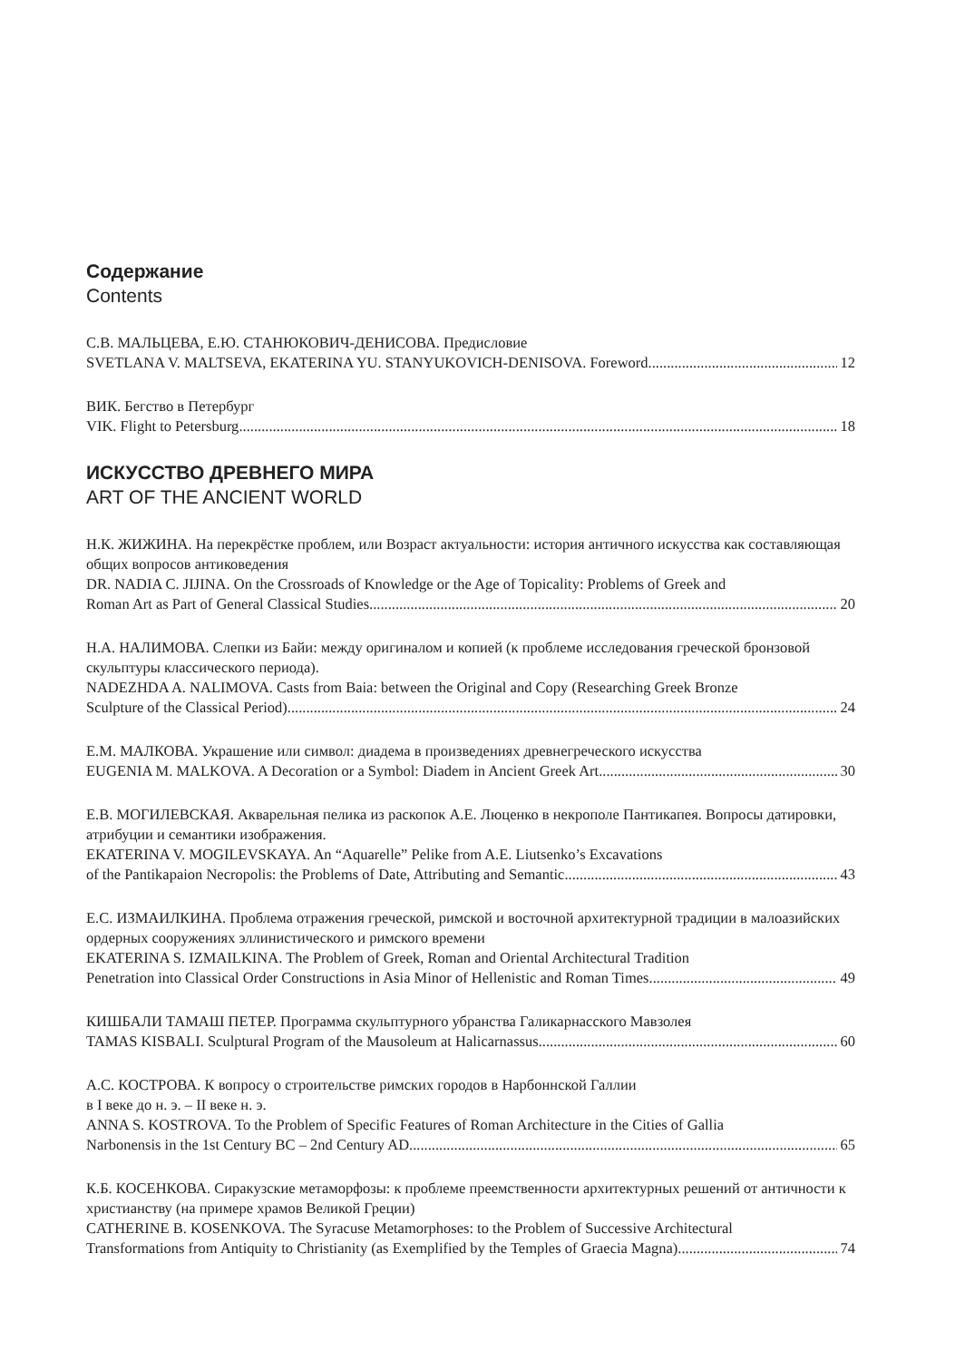Содержание
Contents
С.В. МАЛЬЦЕВА, Е.Ю. СТАНЮКОВИЧ-ДЕНИСОВА. Предисловие
SVETLANA V. MALTSEVA, EKATERINA YU. STANYUKOVICH-DENISOVA. Foreword 12
ВИК. Бегство в Петербург
VIK. Flight to Petersburg 18
ИСКУССТВО ДРЕВНЕГО МИРА
ART OF THE ANCIENT WORLD
Н.К. ЖИЖИНА. На перекрёстке проблем, или Возраст актуальности: история античного искусства как составляющая общих вопросов антиковедения
DR. NADIA C. JIJINA. On the Crossroads of Knowledge or the Age of Topicality: Problems of Greek and
Roman Art as Part of General Classical Studies 20
Н.А. НАЛИМОВА. Слепки из Байи: между оригиналом и копией (к проблеме исследования греческой бронзовой скульптуры классического периода).
NADEZHDA A. NALIMOVA. Casts from Baia: between the Original and Copy (Researching Greek Bronze
Sculpture of the Classical Period) 24
Е.М. МАЛКОВА. Украшение или символ: диадема в произведениях древнегреческого искусства
EUGENIA M. MALKOVA. A Decoration or a Symbol: Diadem in Ancient Greek Art 30
Е.В. МОГИЛЕВСКАЯ. Акварельная пелика из раскопок А.Е. Люценко в некрополе Пантикапея. Вопросы датировки, атрибуции и семантики изображения.
EKATERINA V. MOGILEVSKAYA. An “Aquarelle” Pelike from A.E. Liutsenko’s Excavations
of the Pantikapaion Necropolis: the Problems of Date, Attributing and Semantic 43
Е.С. ИЗМАИЛКИНА. Проблема отражения греческой, римской и восточной архитектурной традиции в малоазийских ордерных сооружениях эллинистического и римского времени
EKATERINA S. IZMAILKINA. The Problem of Greek, Roman and Oriental Architectural Tradition
Penetration into Classical Order Constructions in Asia Minor of Hellenistic and Roman Times 49
КИШБАЛИ ТАМАШ ПЕТЕР. Программа скульптурного убранства Галикарнасского Мавзолея
TAMAS KISBALI. Sculptural Program of the Mausoleum at Halicarnassus 60
А.С. КОСТРОВА. К вопросу о строительстве римских городов в Нарбоннской Галлии
в I веке до н. э. – II веке н. э.
ANNA S. KOSTROVA. To the Problem of Specific Features of Roman Architecture in the Cities of Gallia
Narbonensis in the 1st Century BC – 2nd Century AD 65
К.Б. КОСЕНКОВА. Сиракузские метаморфозы: к проблеме преемственности архитектурных решений от античности к христианству (на примере храмов Великой Греции)
CATHERINE B. KOSENKOVA. The Syracuse Metamorphoses: to the Problem of Successive Architectural
Transformations from Antiquity to Christianity (as Exemplified by the Temples of Graecia Magna) 74